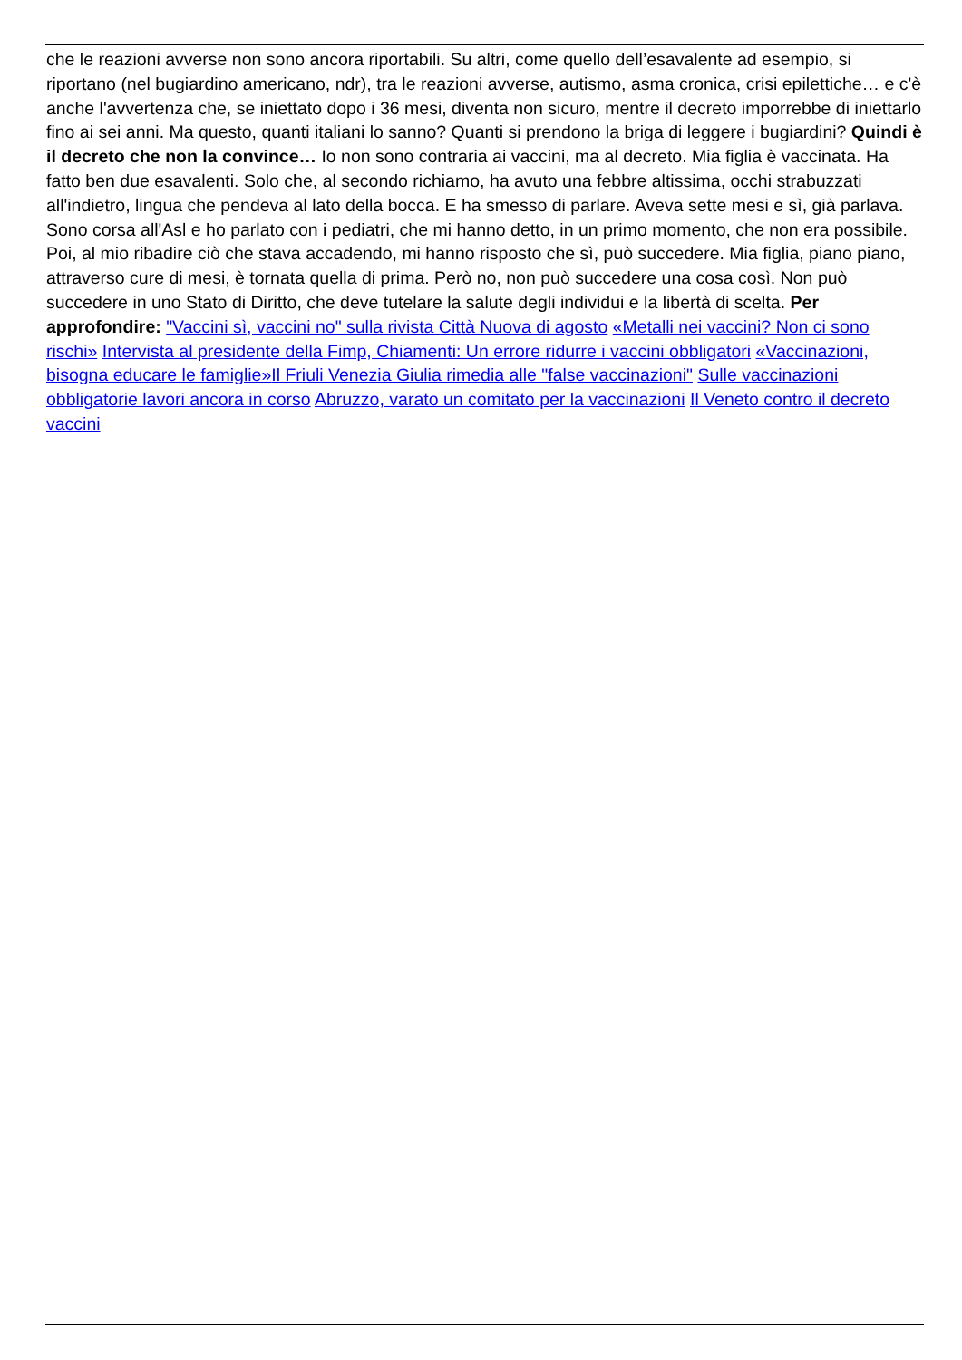che le reazioni avverse non sono ancora riportabili. Su altri, come quello dell’esavalente ad esempio, si riportano (nel bugiardino americano, ndr), tra le reazioni avverse, autismo, asma cronica, crisi epilettiche… e c'è anche l'avvertenza che, se iniettato dopo i 36 mesi, diventa non sicuro, mentre il decreto imporrebbe di iniettarlo fino ai sei anni. Ma questo, quanti italiani lo sanno? Quanti si prendono la briga di leggere i bugiardini? Quindi è il decreto che non la convince… Io non sono contraria ai vaccini, ma al decreto. Mia figlia è vaccinata. Ha fatto ben due esavalenti. Solo che, al secondo richiamo, ha avuto una febbre altissima, occhi strabuzzati all'indietro, lingua che pendeva al lato della bocca. E ha smesso di parlare. Aveva sette mesi e sì, già parlava. Sono corsa all'Asl e ho parlato con i pediatri, che mi hanno detto, in un primo momento, che non era possibile. Poi, al mio ribadire ciò che stava accadendo, mi hanno risposto che sì, può succedere. Mia figlia, piano piano, attraverso cure di mesi, è tornata quella di prima. Però no, non può succedere una cosa così. Non può succedere in uno Stato di Diritto, che deve tutelare la salute degli individui e la libertà di scelta. Per approfondire: "Vaccini sì, vaccini no" sulla rivista Città Nuova di agosto «Metalli nei vaccini? Non ci sono rischi» Intervista al presidente della Fimp, Chiamenti: Un errore ridurre i vaccini obbligatori «Vaccinazioni, bisogna educare le famiglie»Il Friuli Venezia Giulia rimedia alle "false vaccinazioni" Sulle vaccinazioni obbligatorie lavori ancora in corso Abruzzo, varato un comitato per la vaccinazioni Il Veneto contro il decreto vaccini